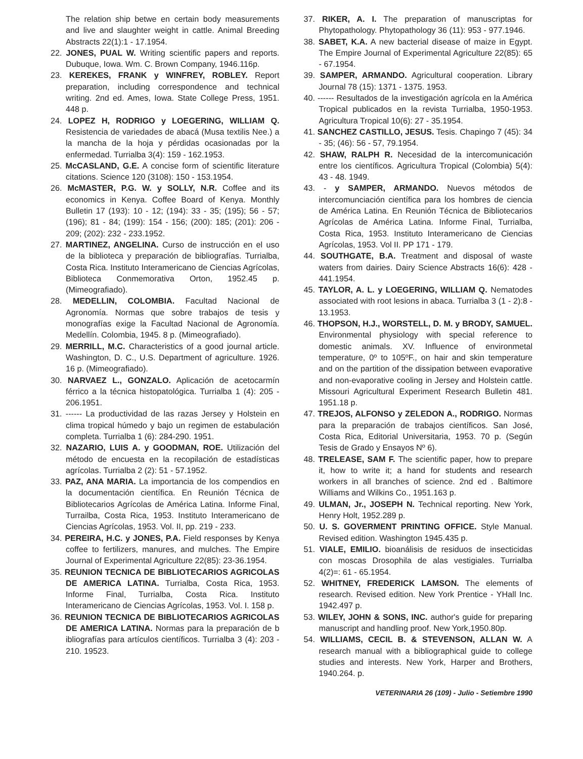The relation ship betwe en certain body measurements and live and slaughter weight in cattle. Animal Breeding Abstracts 22(1):1 - 17.1954.
22. JONES, PUAL W. Writing scientific papers and reports. Dubuque, Iowa. Wm. C. Brown Company, 1946.116p.
23. KEREKES, FRANK y WINFREY, ROBLEY. Report preparation, including correspondence and technical writing. 2nd ed. Ames, Iowa. State College Press, 1951. 448 p.
24. LOPEZ H, RODRIGO y LOEGERING, WILLIAM Q. Resistencia de variedades de abacá (Musa textilis Nee.) a la mancha de la hoja y pérdidas ocasionadas por la enfermedad. Turrialba 3(4): 159 - 162.1953.
25. McCASLAND, G.E. A concise form of scientific literature citations. Science 120 (3108): 150 - 153.1954.
26. McMASTER, P.G. W. y SOLLY, N.R. Coffee and its economics in Kenya. Coffee Board of Kenya. Monthly Bulletin 17 (193): 10 - 12; (194): 33 - 35; (195); 56 - 57; (196); 81 - 84; (199): 154 - 156; (200): 185; (201): 206 - 209; (202): 232 - 233.1952.
27. MARTINEZ, ANGELINA. Curso de instrucción en el uso de la biblioteca y preparación de bibliografías. Turrialba, Costa Rica. Instituto Interamericano de Ciencias Agrícolas, Biblioteca Conmemorativa Orton, 1952.45 p. (Mimeografiado).
28. MEDELLIN, COLOMBIA. Facultad Nacional de Agronomía. Normas que sobre trabajos de tesis y monografías exige la Facultad Nacional de Agronomía. Medellín. Colombia, 1945. 8 p. (Mimeografiado).
29. MERRILL, M.C. Characteristics of a good journal article. Washington, D. C., U.S. Department of agriculture. 1926. 16 p. (Mimeografiado).
30. NARVAEZ L., GONZALO. Aplicación de acetocarmín férrico a la técnica histopatológica. Turrialba 1 (4): 205 - 206.1951.
31. ------ La productividad de las razas Jersey y Holstein en clima tropical húmedo y bajo un regimen de estabulación completa. Turrialba 1 (6): 284-290. 1951.
32. NAZARIO, LUIS A. y GOODMAN, ROE. Utilización del método de encuesta en la recopilación de estadísticas agrícolas. Turrialba 2 (2): 51 - 57.1952.
33. PAZ, ANA MARIA. La importancia de los compendios en la documentación científica. En Reunión Técnica de Bibliotecarios Agrícolas de América Latina. Informe Final, Turrailba, Costa Rica, 1953. Instituto Interamericano de Ciencias Agrícolas, 1953. Vol. II, pp. 219 - 233.
34. PEREIRA, H.C. y JONES, P.A. Field responses by Kenya coffee to fertilizers, manures, and mulches. The Empire Journal of Experimental Agriculture 22(85): 23-36.1954.
35. REUNION TECNICA DE BIBLIOTECARIOS AGRICOLAS DE AMERICA LATINA. Turrialba, Costa Rica, 1953. Informe Final, Turrialba, Costa Rica. Instituto Interamericano de Ciencias Agrícolas, 1953. Vol. I. 158 p.
36. REUNION TECNICA DE BIBLIOTECARIOS AGRICOLAS DE AMERICA LATINA. Normas para la preparación de b ibliografías para artículos científicos. Turrialba 3 (4): 203 - 210. 19523.
37. RIKER, A. I. The preparation of manuscriptas for Phytopathology. Phytopathology 36 (11): 953 - 977.1946.
38. SABET, K.A. A new bacterial disease of maize in Egypt. The Empire Journal of Experimental Agriculture 22(85): 65 - 67.1954.
39. SAMPER, ARMANDO. Agricultural cooperation. Library Journal 78 (15): 1371 - 1375. 1953.
40. ------ Resultados de la investigación agrícola en la América Tropical publicados en la revista Turrialba, 1950-1953. Agricultura Tropical 10(6): 27 - 35.1954.
41. SANCHEZ CASTILLO, JESUS. Tesis. Chapingo 7 (45): 34 - 35; (46): 56 - 57, 79.1954.
42. SHAW, RALPH R. Necesidad de la intercomunicación entre los científicos. Agricultura Tropical (Colombia) 5(4): 43 - 48. 1949.
43. - y SAMPER, ARMANDO. Nuevos métodos de intercomunciación científica para los hombres de ciencia de América Latina. En Reunión Técnica de Bibliotecarios Agrícolas de América Latina. Informe Final, Turrialba, Costa Rica, 1953. Instituto Interamericano de Ciencias Agrícolas, 1953. Vol II. PP 171 - 179.
44. SOUTHGATE, B.A. Treatment and disposal of waste waters from dairies. Dairy Science Abstracts 16(6): 428 - 441.1954.
45. TAYLOR, A. L. y LOEGERING, WILLIAM Q. Nematodes associated with root lesions in abaca. Turrialba 3 (1 - 2):8 - 13.1953.
46. THOPSON, H.J., WORSTELL, D. M. y BRODY, SAMUEL. Environmental physiology with special reference to domestic animals. XV. Influence of environmetal temperature, 0º to 105ºF., on hair and skin temperature and on the partition of the dissipation between evaporative and non-evaporative cooling in Jersey and Holstein cattle. Missouri Agricultural Experiment Research Bulletin 481. 1951.18 p.
47. TREJOS, ALFONSO y ZELEDON A., RODRIGO. Normas para la preparación de trabajos científicos. San José, Costa Rica, Editorial Universitaria, 1953. 70 p. (Según Tesis de Grado y Ensayos Nº 6).
48. TRELEASE, SAM F. The scientific paper, how to prepare it, how to write it; a hand for students and research workers in all branches of science. 2nd ed . Baltimore Williams and Wilkins Co., 1951.163 p.
49. ULMAN, Jr., JOSEPH N. Technical reporting. New York, Henry Holt, 1952.289 p.
50. U. S. GOVERMENT PRINTING OFFICE. Style Manual. Revised edition. Washington 1945.435 p.
51. VIALE, EMILIO. bioanálisis de residuos de insecticidas con moscas Drosophila de alas vestigiales. Turrialba 4(2)=: 61 - 65.1954.
52. WHITNEY, FREDERICK LAMSON. The elements of research. Revised edition. New York Prentice - YHall Inc. 1942.497 p.
53. WILEY, JOHN & SONS, INC. author's guide for preparing manuscript and handling proof. New York,1950.80p.
54. WILLIAMS, CECIL B. & STEVENSON, ALLAN W. A research manual with a bibliographical guide to college studies and interests. New York, Harper and Brothers, 1940.264. p.
VETERINARIA 26 (109) - Julio - Setiembre 1990